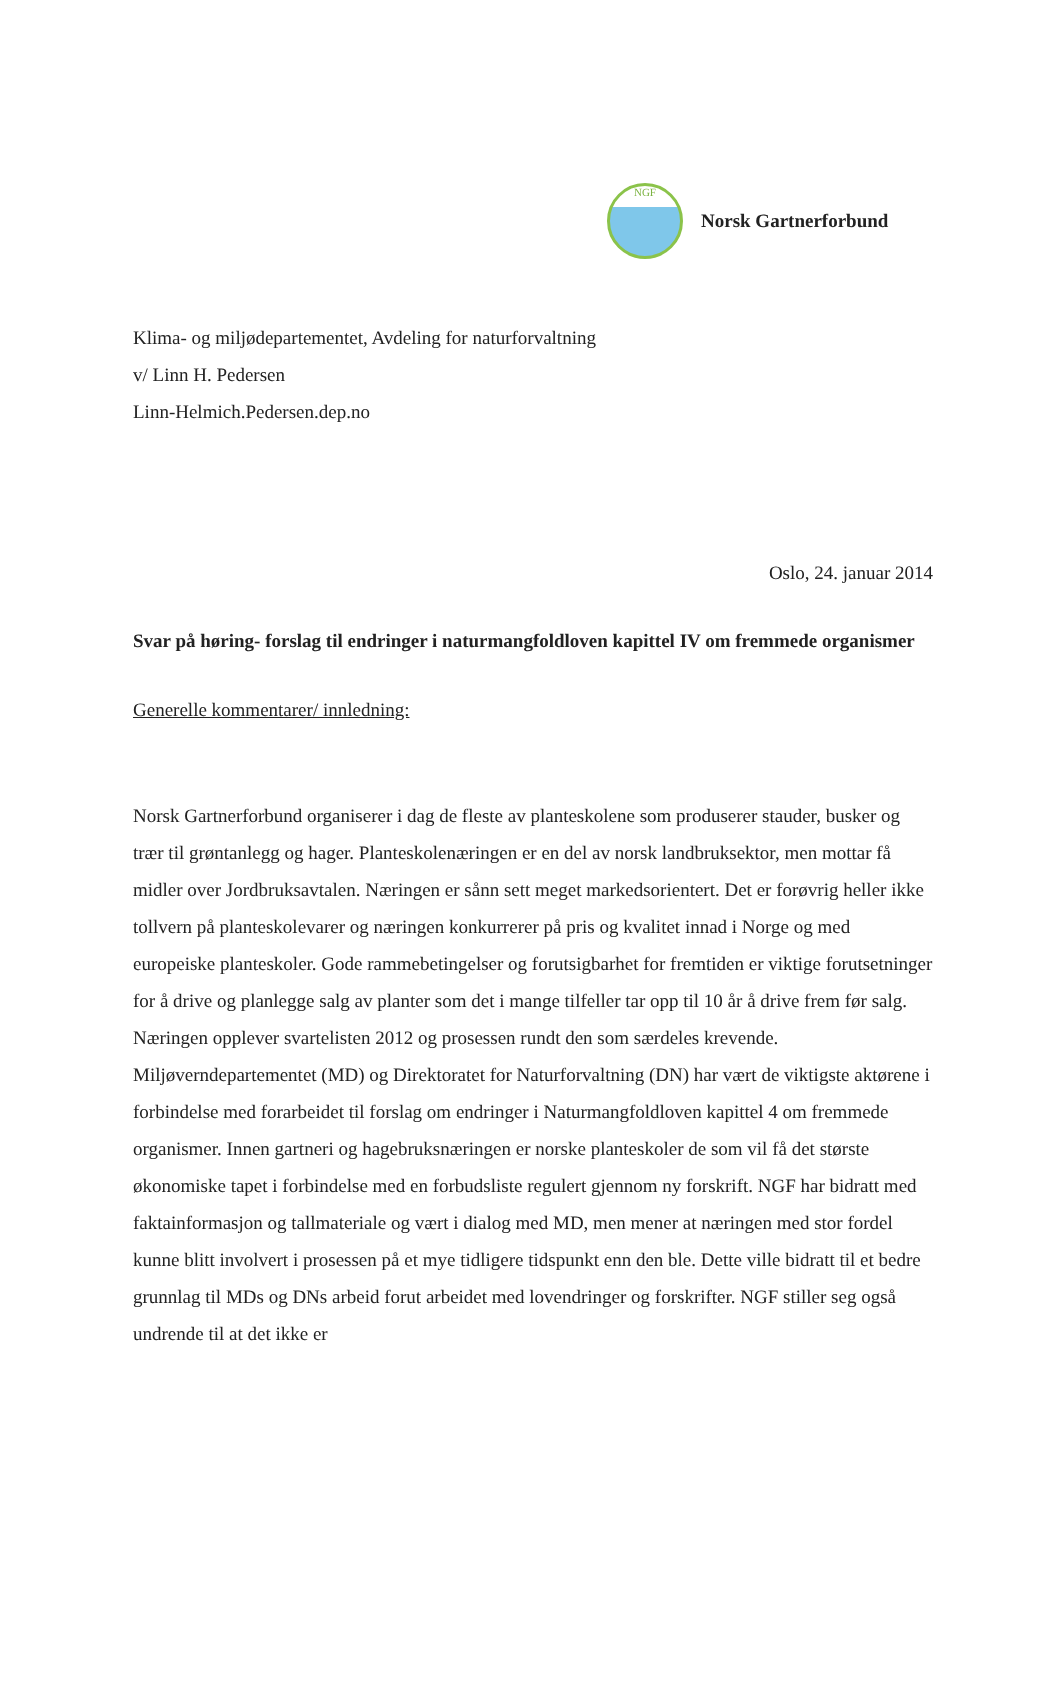NGF
Norsk Gartnerforbund
Klima- og miljødepartementet, Avdeling for naturforvaltning
v/ Linn H. Pedersen
Linn-Helmich.Pedersen.dep.no
Oslo, 24. januar 2014
Svar på høring- forslag til endringer i naturmangfoldloven kapittel IV om fremmede organismer
Generelle kommentarer/ innledning:
Norsk Gartnerforbund organiserer i dag de fleste av planteskolene som produserer stauder, busker og trær til grøntanlegg og hager. Planteskolenæringen er en del av norsk landbruksektor, men mottar få midler over Jordbruksavtalen. Næringen er sånn sett meget markedsorientert. Det er forøvrig heller ikke tollvern på planteskolevarer og næringen konkurrerer på pris og kvalitet innad i Norge og med europeiske planteskoler. Gode rammebetingelser og forutsigbarhet for fremtiden er viktige forutsetninger for å drive og planlegge salg av planter som det i mange tilfeller tar opp til 10 år å drive frem før salg. Næringen opplever svartelisten 2012 og prosessen rundt den som særdeles krevende. Miljøverndepartementet (MD) og Direktoratet for Naturforvaltning (DN) har vært de viktigste aktørene i forbindelse med forarbeidet til forslag om endringer i Naturmangfoldloven kapittel 4 om fremmede organismer. Innen gartneri og hagebruksnæringen er norske planteskoler de som vil få det største økonomiske tapet i forbindelse med en forbudsliste regulert gjennom ny forskrift. NGF har bidratt med faktainformasjon og tallmateriale og vært i dialog med MD, men mener at næringen med stor fordel kunne blitt involvert i prosessen på et mye tidligere tidspunkt enn den ble. Dette ville bidratt til et bedre grunnlag til MDs og DNs arbeid forut arbeidet med lovendringer og forskrifter. NGF stiller seg også undrende til at det ikke er